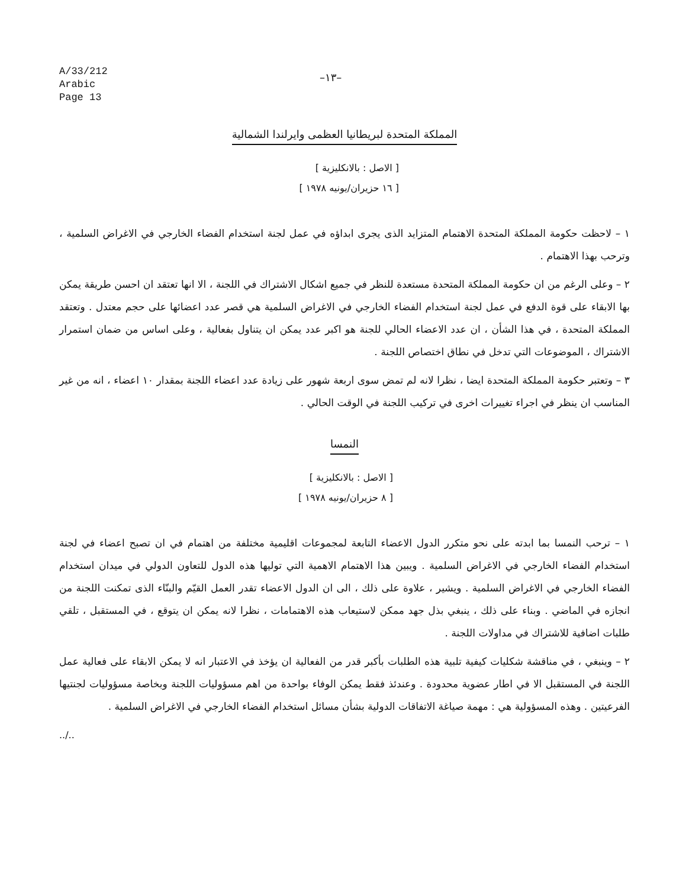A/33/212
Arabic
Page 13
–١٣–
المملكة المتحدة لبريطانيا العظمى وايرلندا الشمالية
[ الاصل : بالانكليزية ]
[ ١٦ حزيران/يونيه ١٩٧٨ ]
١ – لاحظت حكومة المملكة المتحدة الاهتمام المتزايد الذى يجرى ابداؤه في عمل لجنة استخدام الفضاء الخارجي في الاغراض السلمية ، وترحب بهذا الاهتمام .
٢ – وعلى الرغم من ان حكومة المملكة المتحدة مستعدة للنظر في جميع اشكال الاشتراك في اللجنة ، الا انها تعتقد ان احسن طريقة يمكن بها الابقاء على قوة الدفع في عمل لجنة استخدام الفضاء الخارجي في الاغراض السلمية هي قصر عدد اعضائها على حجم معتدل . وتعتقد المملكة المتحدة ، في هذا الشأن ، ان عدد الاعضاء الحالي للجنة هو اكبر عدد يمكن ان يتناول بفعالية ، وعلى اساس من ضمان استمرار الاشتراك ، الموضوعات التي تدخل في نطاق اختصاص اللجنة .
٣ – وتعتبر حكومة المملكة المتحدة ايضا ، نظرا لانه لم تمض سوى اربعة شهور على زيادة عدد اعضاء اللجنة بمقدار ١٠ اعضاء ، انه من غير المناسب ان ينظر في اجراء تغييرات اخرى في تركيب اللجنة في الوقت الحالي .
النمسا
[ الاصل : بالانكليزية ]
[ ٨ حزيران/يونيه ١٩٧٨ ]
١ – ترحب النمسا بما ابدته على نحو متكرر الدول الاعضاء التابعة لمجموعات اقليمية مختلفة من اهتمام في ان تصبح اعضاء في لجنة استخدام الفضاء الخارجي في الاغراض السلمية . ويبين هذا الاهتمام الاهمية التي توليها هذه الدول للتعاون الدولي في ميدان استخدام الفضاء الخارجي في الاغراض السلمية . ويشير ، علاوة على ذلك ، الى ان الدول الاعضاء تقدر العمل القيّم والبنّاء الذى تمكنت اللجنة من انجازه في الماضي . وبناء على ذلك ، ينبغي بذل جهد ممكن لاستيعاب هذه الاهتمامات ، نظرا لانه يمكن ان يتوقع ، في المستقبل ، تلقي طلبات اضافية للاشتراك في مداولات اللجنة .
٢ – وينبغي ، في مناقشة شكليات كيفية تلبية هذه الطلبات بأكبر قدر من الفعالية ان يؤخذ في الاعتبار انه لا يمكن الابقاء على فعالية عمل اللجنة في المستقبل الا في اطار عضوية محدودة . وعندئذ فقط يمكن الوفاء بواحدة من اهم مسؤوليات اللجنة وبخاصة مسؤوليات لجنتيها الفرعيتين . وهذه المسؤولية هي : مهمة صياغة الاتفاقات الدولية بشأن مسائل استخدام الفضاء الخارجي في الاغراض السلمية .
../..